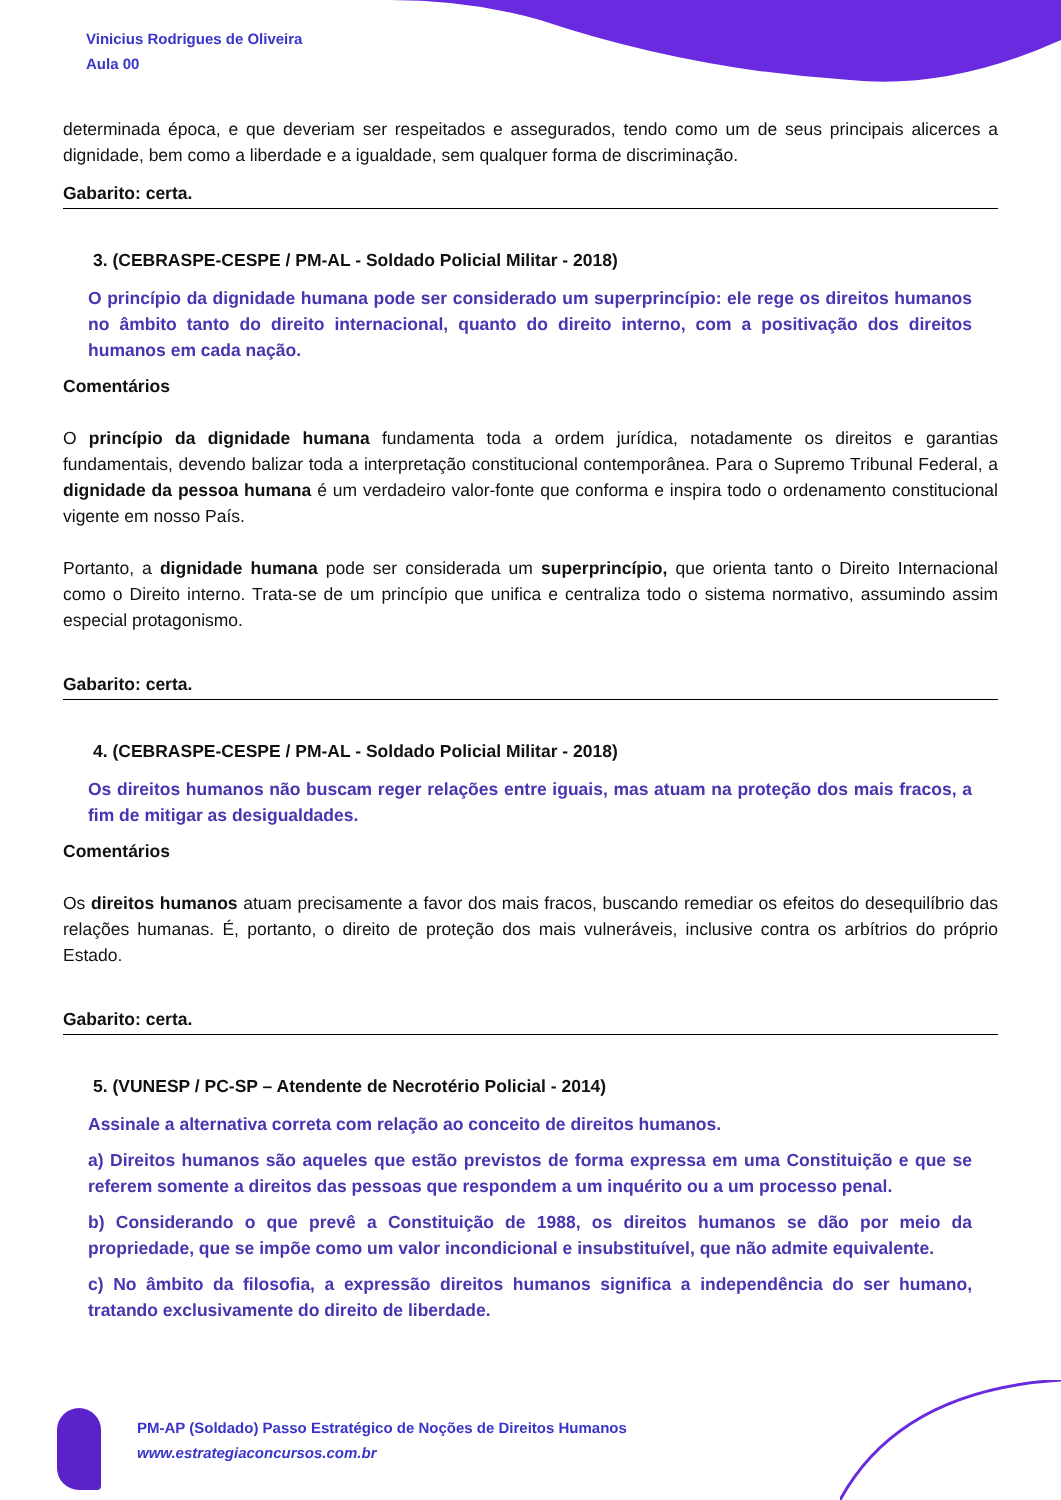Vinicius Rodrigues de Oliveira
Aula 00
determinada época, e que deveriam ser respeitados e assegurados, tendo como um de seus principais alicerces a dignidade, bem como a liberdade e a igualdade, sem qualquer forma de discriminação.
Gabarito: certa.
3. (CEBRASPE-CESPE / PM-AL - Soldado Policial Militar - 2018)
O princípio da dignidade humana pode ser considerado um superprincípio: ele rege os direitos humanos no âmbito tanto do direito internacional, quanto do direito interno, com a positivação dos direitos humanos em cada nação.
Comentários
O princípio da dignidade humana fundamenta toda a ordem jurídica, notadamente os direitos e garantias fundamentais, devendo balizar toda a interpretação constitucional contemporânea. Para o Supremo Tribunal Federal, a dignidade da pessoa humana é um verdadeiro valor-fonte que conforma e inspira todo o ordenamento constitucional vigente em nosso País.
Portanto, a dignidade humana pode ser considerada um superprincípio, que orienta tanto o Direito Internacional como o Direito interno. Trata-se de um princípio que unifica e centraliza todo o sistema normativo, assumindo assim especial protagonismo.
Gabarito: certa.
4. (CEBRASPE-CESPE / PM-AL - Soldado Policial Militar - 2018)
Os direitos humanos não buscam reger relações entre iguais, mas atuam na proteção dos mais fracos, a fim de mitigar as desigualdades.
Comentários
Os direitos humanos atuam precisamente a favor dos mais fracos, buscando remediar os efeitos do desequilíbrio das relações humanas. É, portanto, o direito de proteção dos mais vulneráveis, inclusive contra os arbítrios do próprio Estado.
Gabarito: certa.
5. (VUNESP / PC-SP – Atendente de Necrotério Policial - 2014)
Assinale a alternativa correta com relação ao conceito de direitos humanos.
a) Direitos humanos são aqueles que estão previstos de forma expressa em uma Constituição e que se referem somente a direitos das pessoas que respondem a um inquérito ou a um processo penal.
b) Considerando o que prevê a Constituição de 1988, os direitos humanos se dão por meio da propriedade, que se impõe como um valor incondicional e insubstituível, que não admite equivalente.
c) No âmbito da filosofia, a expressão direitos humanos significa a independência do ser humano, tratando exclusivamente do direito de liberdade.
PM-AP (Soldado) Passo Estratégico de Noções de Direitos Humanos
www.estrategiaconcursos.com.br